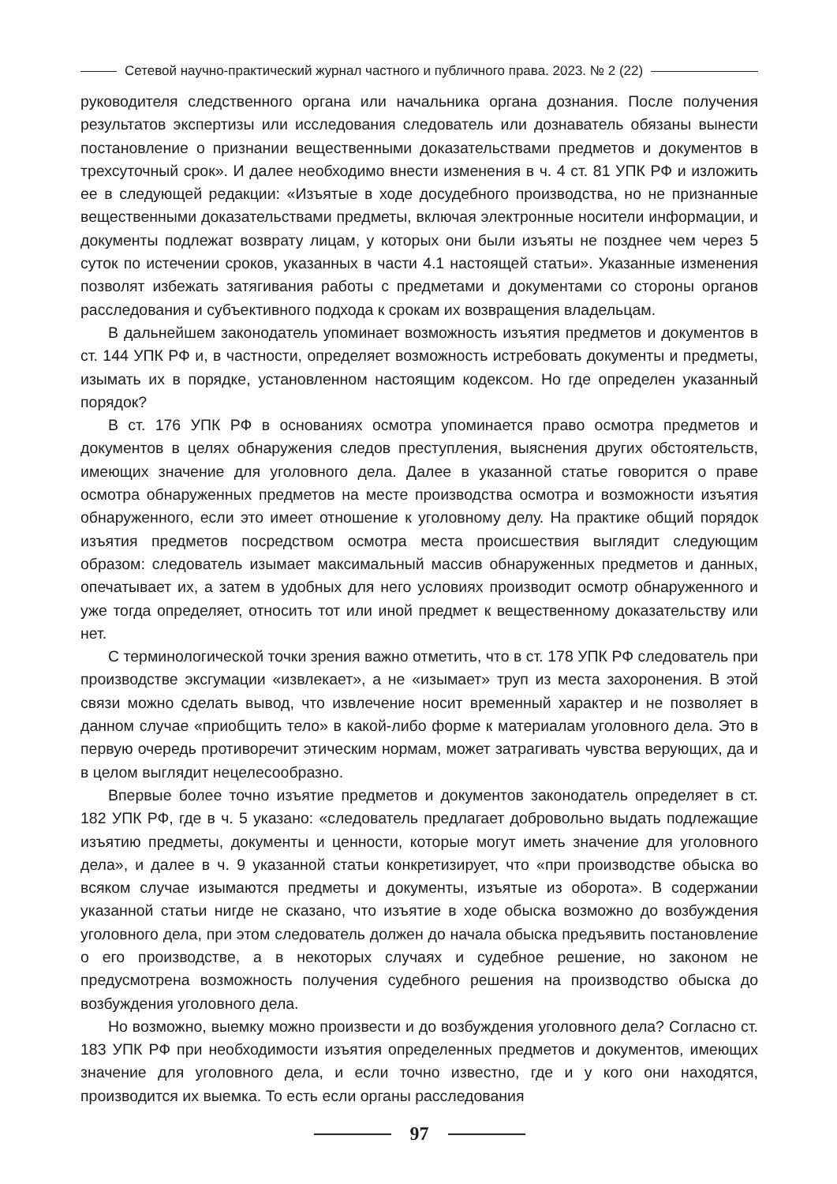Сетевой научно-практический журнал частного и публичного права. 2023. № 2 (22)
руководителя следственного органа или начальника органа дознания. После получения результатов экспертизы или исследования следователь или дознаватель обязаны вынести постановление о признании вещественными доказательствами предметов и документов в трехсуточный срок». И далее необходимо внести изменения в ч. 4 ст. 81 УПК РФ и изложить ее в следующей редакции: «Изъятые в ходе досудебного производства, но не признанные вещественными доказательствами предметы, включая электронные носители информации, и документы подлежат возврату лицам, у которых они были изъяты не позднее чем через 5 суток по истечении сроков, указанных в части 4.1 настоящей статьи». Указанные изменения позволят избежать затягивания работы с предметами и документами со стороны органов расследования и субъективного подхода к срокам их возвращения владельцам.
В дальнейшем законодатель упоминает возможность изъятия предметов и документов в ст. 144 УПК РФ и, в частности, определяет возможность истребовать документы и предметы, изымать их в порядке, установленном настоящим кодексом. Но где определен указанный порядок?
В ст. 176 УПК РФ в основаниях осмотра упоминается право осмотра предметов и документов в целях обнаружения следов преступления, выяснения других обстоятельств, имеющих значение для уголовного дела. Далее в указанной статье говорится о праве осмотра обнаруженных предметов на месте производства осмотра и возможности изъятия обнаруженного, если это имеет отношение к уголовному делу. На практике общий порядок изъятия предметов посредством осмотра места происшествия выглядит следующим образом: следователь изымает максимальный массив обнаруженных предметов и данных, опечатывает их, а затем в удобных для него условиях производит осмотр обнаруженного и уже тогда определяет, относить тот или иной предмет к вещественному доказательству или нет.
С терминологической точки зрения важно отметить, что в ст. 178 УПК РФ следователь при производстве эксгумации «извлекает», а не «изымает» труп из места захоронения. В этой связи можно сделать вывод, что извлечение носит временный характер и не позволяет в данном случае «приобщить тело» в какой-либо форме к материалам уголовного дела. Это в первую очередь противоречит этическим нормам, может затрагивать чувства верующих, да и в целом выглядит нецелесообразно.
Впервые более точно изъятие предметов и документов законодатель определяет в ст. 182 УПК РФ, где в ч. 5 указано: «следователь предлагает добровольно выдать подлежащие изъятию предметы, документы и ценности, которые могут иметь значение для уголовного дела», и далее в ч. 9 указанной статьи конкретизирует, что «при производстве обыска во всяком случае изымаются предметы и документы, изъятые из оборота». В содержании указанной статьи нигде не сказано, что изъятие в ходе обыска возможно до возбуждения уголовного дела, при этом следователь должен до начала обыска предъявить постановление о его производстве, а в некоторых случаях и судебное решение, но законом не предусмотрена возможность получения судебного решения на производство обыска до возбуждения уголовного дела.
Но возможно, выемку можно произвести и до возбуждения уголовного дела? Согласно ст. 183 УПК РФ при необходимости изъятия определенных предметов и документов, имеющих значение для уголовного дела, и если точно известно, где и у кого они находятся, производится их выемка. То есть если органы расследования
97